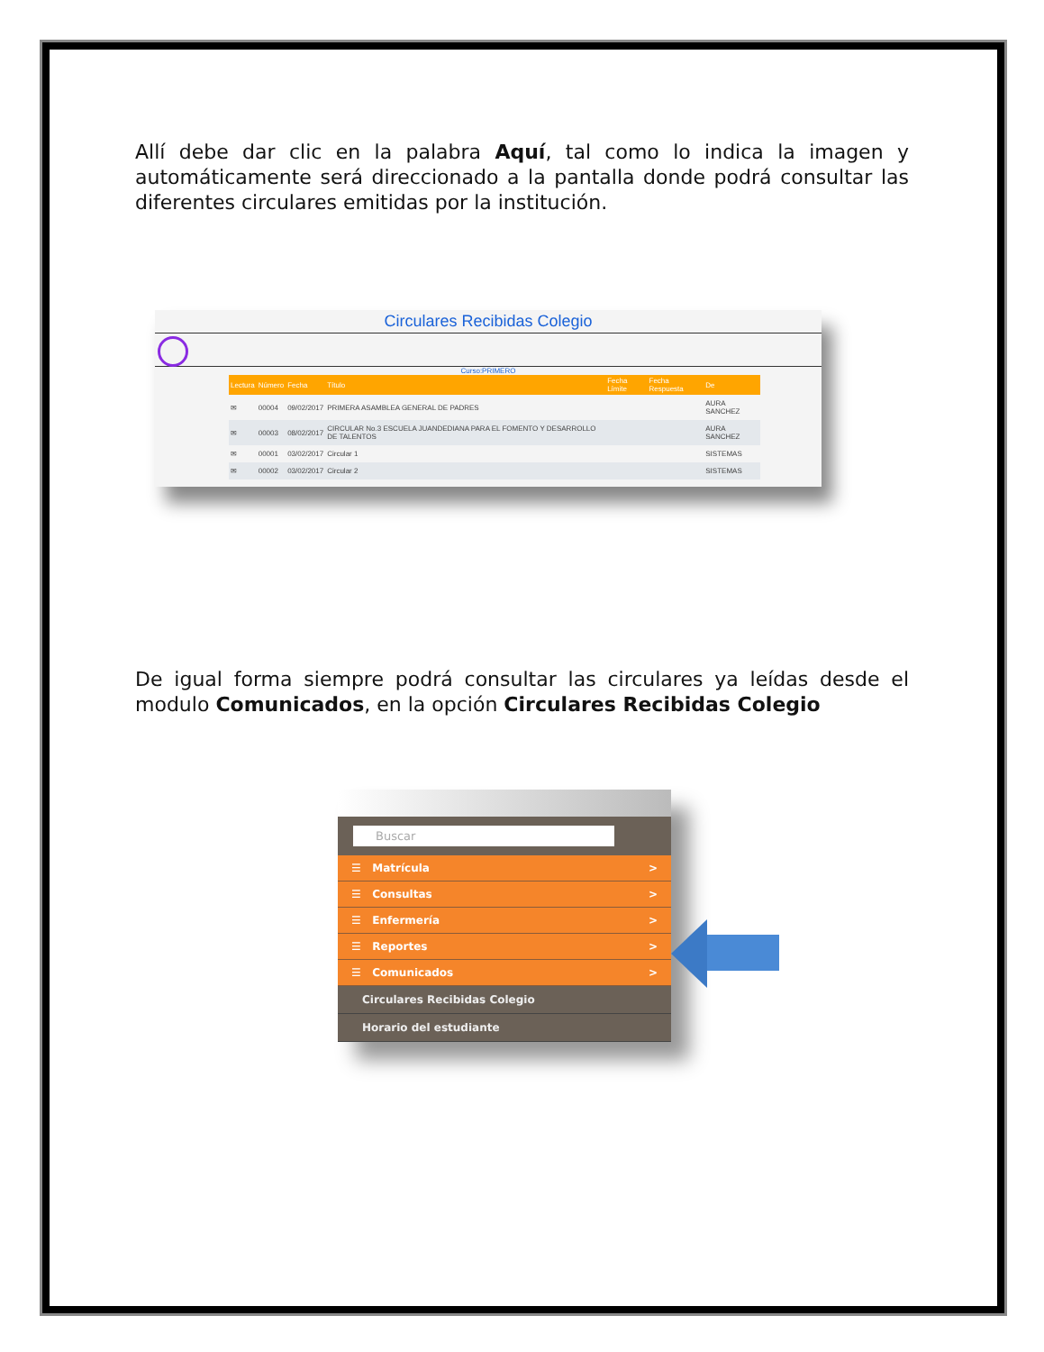Allí debe dar clic en la palabra Aquí, tal como lo indica la imagen y automáticamente será direccionado a la pantalla donde podrá consultar las diferentes circulares emitidas por la institución.
Circulares Recibidas Colegio
Curso:PRIMERO
| Lectura | Número | Fecha | Título | Fecha Límite | Fecha Respuesta | De |
| --- | --- | --- | --- | --- | --- | --- |
| ✉ | 00004 | 09/02/2017 | PRIMERA ASAMBLEA GENERAL DE PADRES | | | AURA SANCHEZ |
| ✉ | 00003 | 08/02/2017 | CIRCULAR No.3 ESCUELA JUANDEDIANA PARA EL FOMENTO Y DESARROLLO DE TALENTOS | | | AURA SANCHEZ |
| ✉ | 00001 | 03/02/2017 | Circular 1 | | | SISTEMAS |
| ✉ | 00002 | 03/02/2017 | Circular 2 | | | SISTEMAS |
De igual forma siempre podrá consultar las circulares ya leídas desde el modulo Comunicados, en la opción Circulares Recibidas Colegio
Buscar
☰ Matrícula >
☰ Consultas >
☰ Enfermería >
☰ Reportes >
☰ Comunicados >
Circulares Recibidas Colegio
Horario del estudiante